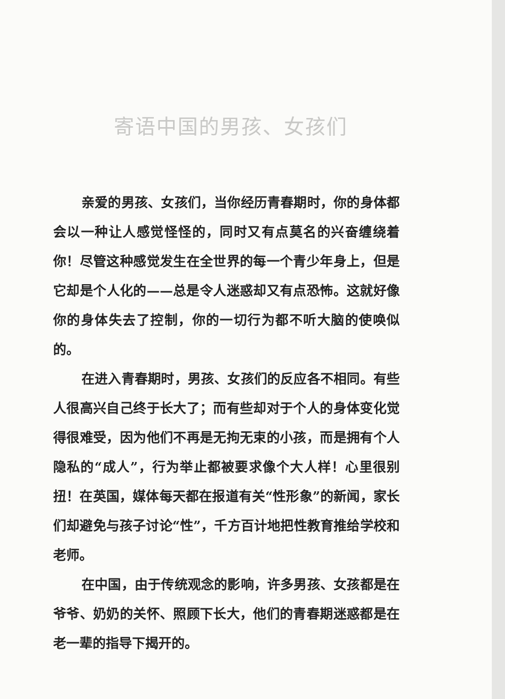寄语中国的男孩、女孩们
亲爱的男孩、女孩们，当你经历青春期时，你的身体都会以一种让人感觉怪怪的，同时又有点莫名的兴奋缠绕着你！尽管这种感觉发生在全世界的每一个青少年身上，但是它却是个人化的——总是令人迷惑却又有点恐怖。这就好像你的身体失去了控制，你的一切行为都不听大脑的使唤似的。
在进入青春期时，男孩、女孩们的反应各不相同。有些人很高兴自己终于长大了；而有些却对于个人的身体变化觉得很难受，因为他们不再是无拘无束的小孩，而是拥有个人隐私的“成人”，行为举止都被要求像个大人样！心里很别扭！在英国，媒体每天都在报道有关“性形象”的新闻，家长们却避免与孩子讨论“性”，千方百计地把性教育推给学校和老师。
在中国，由于传统观念的影响，许多男孩、女孩都是在爷爷、奶奶的关怀、照顾下长大，他们的青春期迷惑都是在老一辈的指导下揭开的。